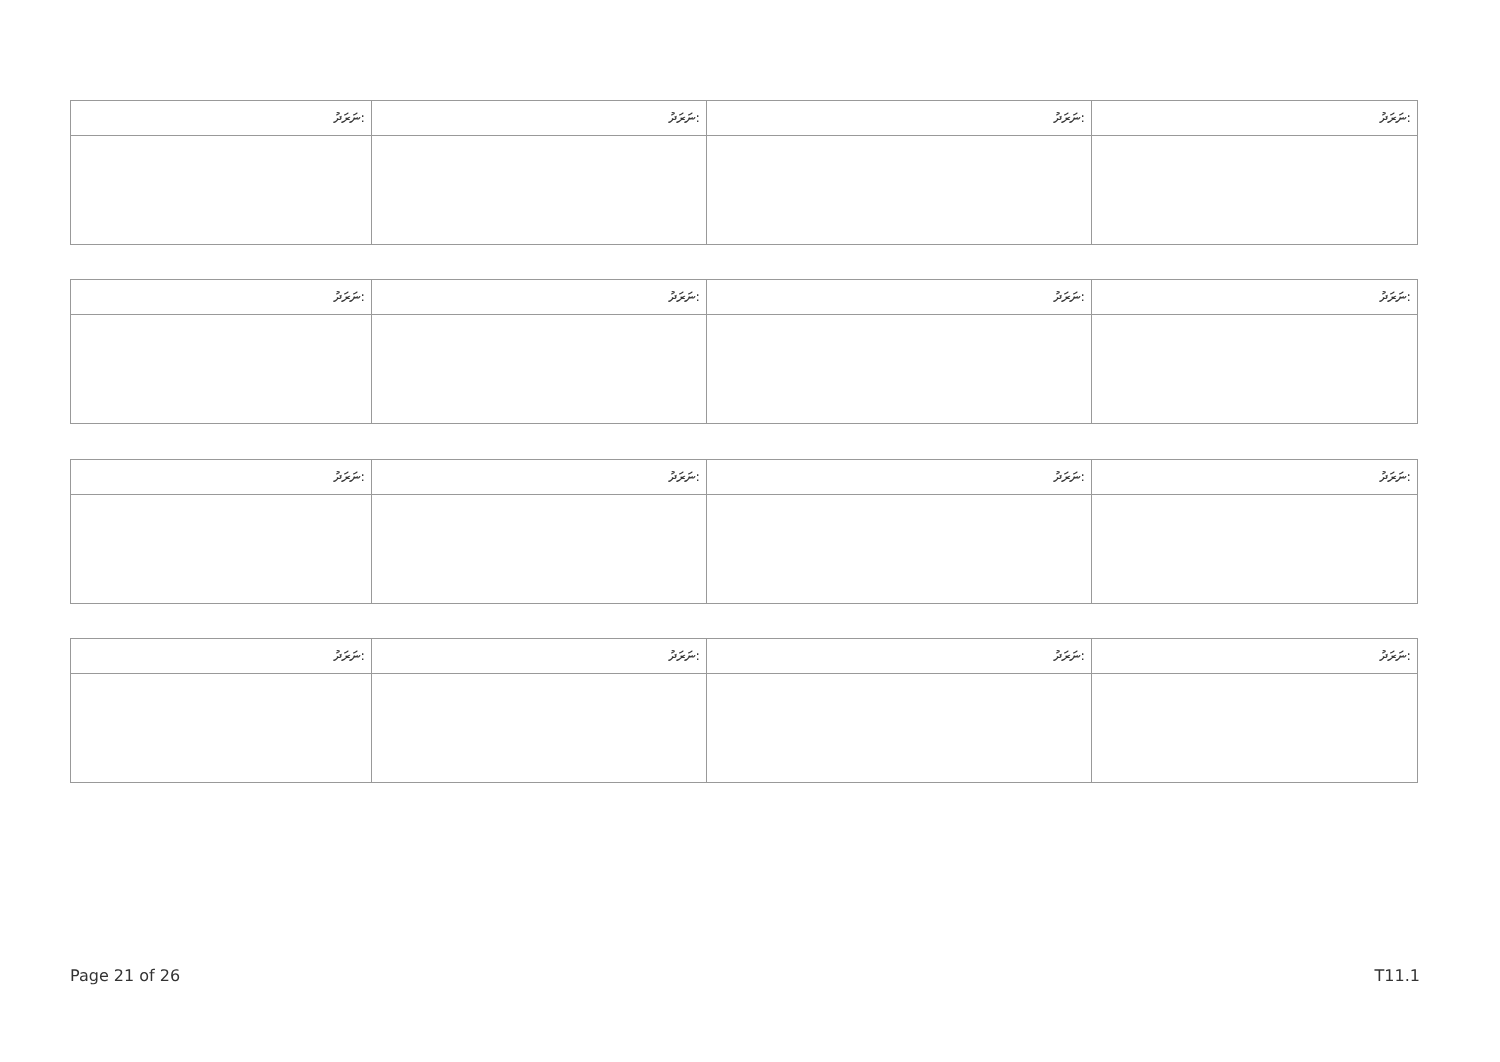| ނަރަދު: | ނަރަދު: | ނަރަދު: | ނަރަދު: |
| ނަރަދު: | ނަރަދު: | ނަރަދު: | ނަރަދު: |
| ނަރަދު: | ނަރަދު: | ނަރަދު: | ނަރަދު: |
| ނަރަދު: | ނަރަދު: | ނަރަދު: | ނަރަދު: |
Page 21 of 26 T11.1